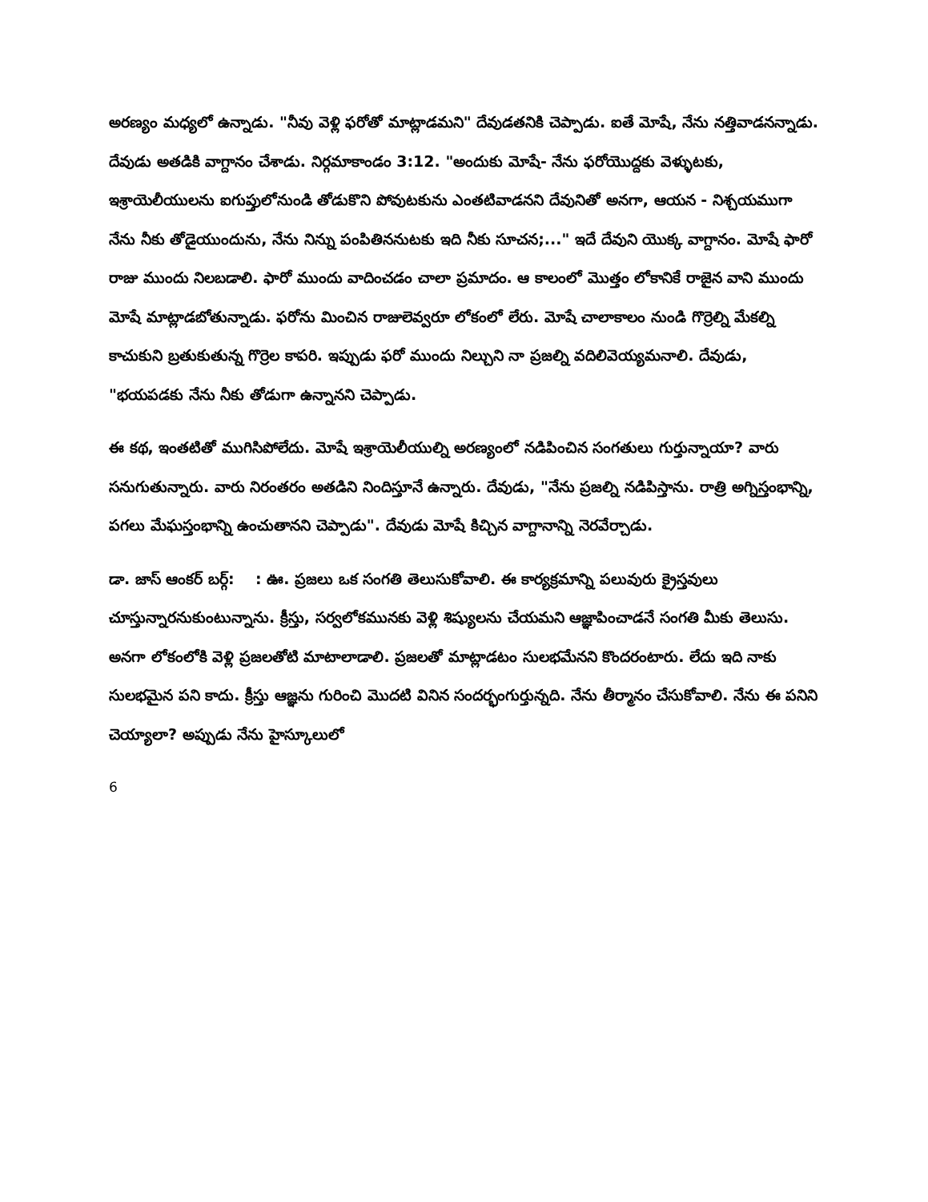అరణ్యం మధ్యలో ఉన్నాడు. "నీవు వెళ్లి ఫరోతో మాట్లాడమని" దేవుడతనికి చెప్పాడు. ఐతే మోషే, నేను నత్తివాడనన్నాడు. దేవుడు అతడికి వాగ్దానం చేశాడు. నిర్గమాకాండం 3:12. "అందుకు మోషే- నేను ఫరోయొద్దకు వెళ్ళుటకు, ఇశ్రాయెలీయులను ఐగుప్తులోనుండి తోడుకొని పోవుటకును ఎంతటివాడనని దేవునితో అనగా, ఆయన - నిశ్చయముగా నేను నీకు తోడైయుందును, నేను నిన్ను పంపితిననుటకు ఇది నీకు సూచన;..." ఇదే దేవుని యొక్క వాగ్దానం. మోషే ఫారో రాజు ముందు నిలబడాలి. ఫారో ముందు వాదించడం చాలా ప్రమాదం. ఆ కాలంలో మొత్తం లోకానికే రాజైన వాని ముందు మోషే మాట్లాడబోతున్నాడు. ఫరోను మించిన రాజులెవ్వరూ లోకంలో లేరు. మోషే చాలాకాలం నుండి గొర్రెల్ని మేకల్ని కాచుకుని బ్రతుకుతున్న గొర్రెల కాపరి. ఇప్పుడు ఫరో ముందు నిల్చుని నా ప్రజల్ని వదిలివెయ్యమనాలి. దేవుడు, "భయపడకు నేను నీకు తోడుగా ఉన్నానని చెప్పాడు.
ఈ కథ, ఇంతటితో ముగిసిపోలేదు. మోషే ఇశ్రాయెలీయుల్ని అరణ్యంలో నడిపించిన సంగతులు గుర్తున్నాయా? వారు సనుగుతున్నారు. వారు నిరంతరం అతడిని నిందిస్తూనే ఉన్నారు. దేవుడు, "నేను ప్రజల్ని నడిపిస్తాను. రాత్రి అగ్నిస్తంభాన్ని, పగలు మేఘస్తంభాన్ని ఉంచుతానని చెప్పాడు". దేవుడు మోషే కిచ్చిన వాగ్దానాన్ని నెరవేర్చాడు.
డా. జాస్ ఆంకర్ బర్గ్: : ఊ. ప్రజలు ఒక సంగతి తెలుసుకోవాలి. ఈ కార్యక్రమాన్ని పలువురు క్రైస్తవులు చూస్తున్నారనుకుంటున్నాను. క్రీస్తు, సర్వలోకమునకు వెళ్లి శిష్యులను చేయమని ఆజ్ఞాపించాడనే సంగతి మీకు తెలుసు. అనగా లోకంలోకి వెళ్లి ప్రజలతోటి మాటాలాడాలి. ప్రజలతో మాట్లాడటం సులభమేనని కొందరంటారు. లేదు ఇది నాకు సులభమైన పని కాదు. క్రీస్తు ఆజ్ఞను గురించి మొదటి వినిన సందర్భంగుర్తున్నది. నేను తీర్మానం చేసుకోవాలి. నేను ఈ పనిని చెయ్యాలా? అప్పుడు నేను హైస్కూలులో
6